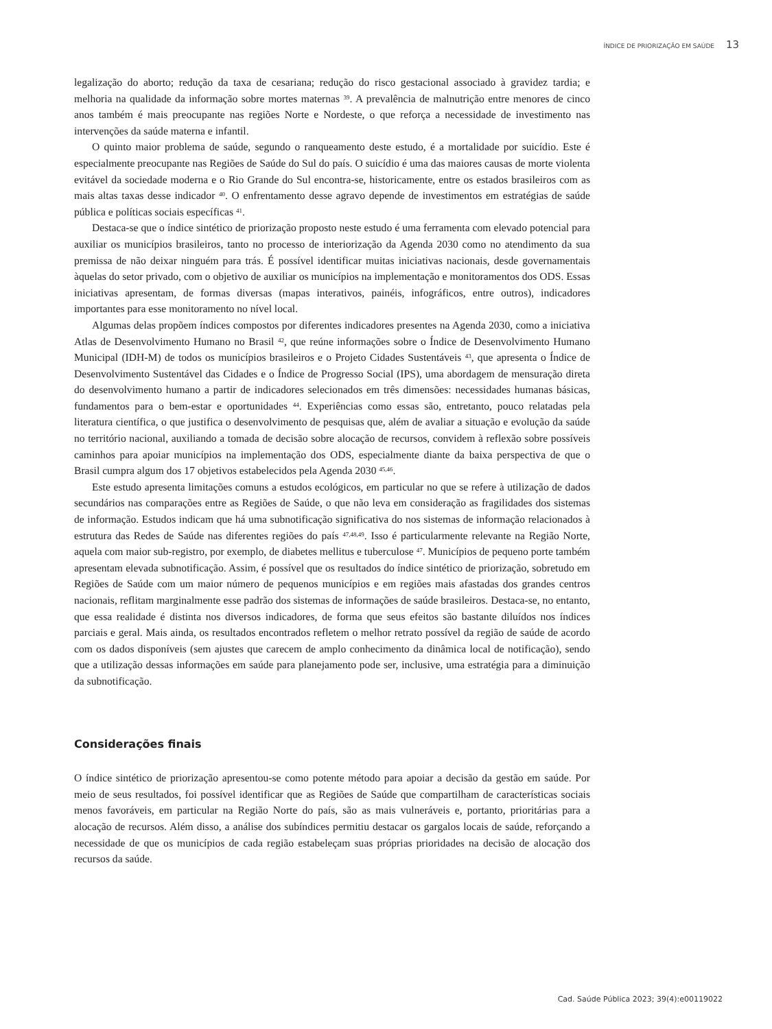ÍNDICE DE PRIORIZAÇÃO EM SAÚDE 13
legalização do aborto; redução da taxa de cesariana; redução do risco gestacional associado à gravidez tardia; e melhoria na qualidade da informação sobre mortes maternas <sup>39</sup>. A prevalência de malnutrição entre menores de cinco anos também é mais preocupante nas regiões Norte e Nordeste, o que reforça a necessidade de investimento nas intervenções da saúde materna e infantil.
O quinto maior problema de saúde, segundo o ranqueamento deste estudo, é a mortalidade por suicídio. Este é especialmente preocupante nas Regiões de Saúde do Sul do país. O suicídio é uma das maiores causas de morte violenta evitável da sociedade moderna e o Rio Grande do Sul encontra-se, historicamente, entre os estados brasileiros com as mais altas taxas desse indicador <sup>40</sup>. O enfrentamento desse agravo depende de investimentos em estratégias de saúde pública e políticas sociais específicas <sup>41</sup>.
Destaca-se que o índice sintético de priorização proposto neste estudo é uma ferramenta com elevado potencial para auxiliar os municípios brasileiros, tanto no processo de interiorização da Agenda 2030 como no atendimento da sua premissa de não deixar ninguém para trás. É possível identificar muitas iniciativas nacionais, desde governamentais àquelas do setor privado, com o objetivo de auxiliar os municípios na implementação e monitoramentos dos ODS. Essas iniciativas apresentam, de formas diversas (mapas interativos, painéis, infográficos, entre outros), indicadores importantes para esse monitoramento no nível local.
Algumas delas propõem índices compostos por diferentes indicadores presentes na Agenda 2030, como a iniciativa Atlas de Desenvolvimento Humano no Brasil <sup>42</sup>, que reúne informações sobre o Índice de Desenvolvimento Humano Municipal (IDH-M) de todos os municípios brasileiros e o Projeto Cidades Sustentáveis <sup>43</sup>, que apresenta o Índice de Desenvolvimento Sustentável das Cidades e o Índice de Progresso Social (IPS), uma abordagem de mensuração direta do desenvolvimento humano a partir de indicadores selecionados em três dimensões: necessidades humanas básicas, fundamentos para o bem-estar e oportunidades <sup>44</sup>. Experiências como essas são, entretanto, pouco relatadas pela literatura científica, o que justifica o desenvolvimento de pesquisas que, além de avaliar a situação e evolução da saúde no território nacional, auxiliando a tomada de decisão sobre alocação de recursos, convidem à reflexão sobre possíveis caminhos para apoiar municípios na implementação dos ODS, especialmente diante da baixa perspectiva de que o Brasil cumpra algum dos 17 objetivos estabelecidos pela Agenda 2030 <sup>45,46</sup>.
Este estudo apresenta limitações comuns a estudos ecológicos, em particular no que se refere à utilização de dados secundários nas comparações entre as Regiões de Saúde, o que não leva em consideração as fragilidades dos sistemas de informação. Estudos indicam que há uma subnotificação significativa do nos sistemas de informação relacionados à estrutura das Redes de Saúde nas diferentes regiões do país <sup>47,48,49</sup>. Isso é particularmente relevante na Região Norte, aquela com maior sub-registro, por exemplo, de diabetes mellitus e tuberculose <sup>47</sup>. Municípios de pequeno porte também apresentam elevada subnotificação. Assim, é possível que os resultados do índice sintético de priorização, sobretudo em Regiões de Saúde com um maior número de pequenos municípios e em regiões mais afastadas dos grandes centros nacionais, reflitam marginalmente esse padrão dos sistemas de informações de saúde brasileiros. Destaca-se, no entanto, que essa realidade é distinta nos diversos indicadores, de forma que seus efeitos são bastante diluídos nos índices parciais e geral. Mais ainda, os resultados encontrados refletem o melhor retrato possível da região de saúde de acordo com os dados disponíveis (sem ajustes que carecem de amplo conhecimento da dinâmica local de notificação), sendo que a utilização dessas informações em saúde para planejamento pode ser, inclusive, uma estratégia para a diminuição da subnotificação.
Considerações finais
O índice sintético de priorização apresentou-se como potente método para apoiar a decisão da gestão em saúde. Por meio de seus resultados, foi possível identificar que as Regiões de Saúde que compartilham de características sociais menos favoráveis, em particular na Região Norte do país, são as mais vulneráveis e, portanto, prioritárias para a alocação de recursos. Além disso, a análise dos subíndices permitiu destacar os gargalos locais de saúde, reforçando a necessidade de que os municípios de cada região estabeleçam suas próprias prioridades na decisão de alocação dos recursos da saúde.
Cad. Saúde Pública 2023; 39(4):e00119022